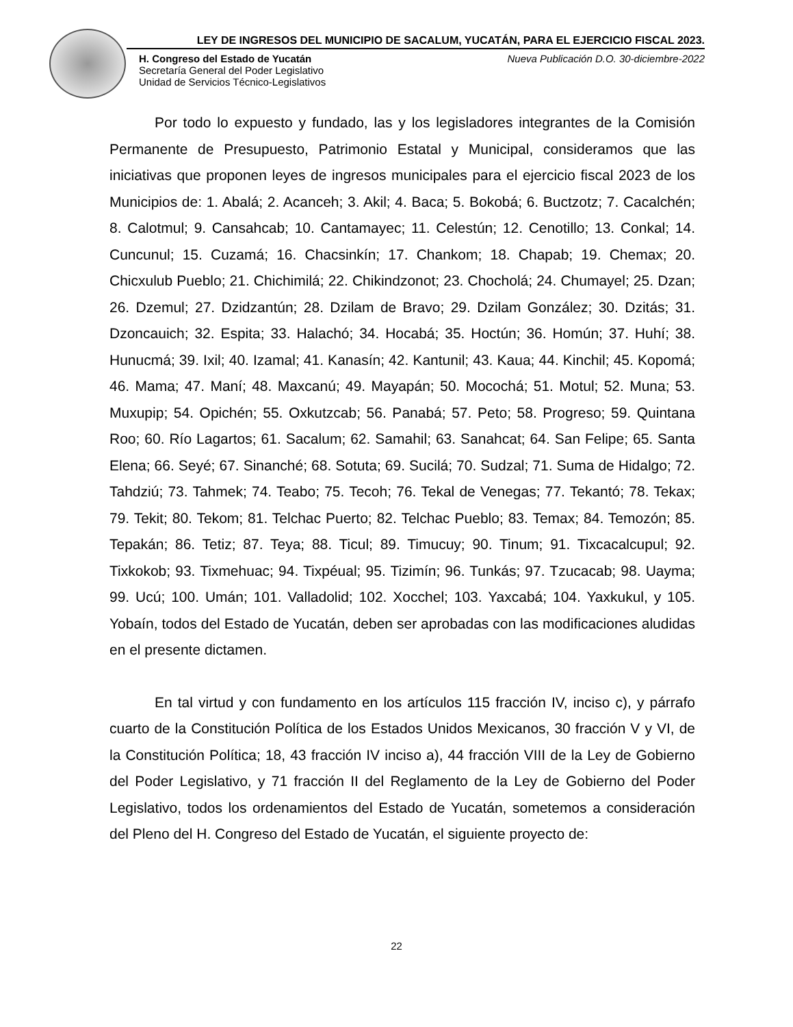LEY DE INGRESOS DEL MUNICIPIO DE SACALUM, YUCATÁN, PARA EL EJERCICIO FISCAL 2023.
H. Congreso del Estado de Yucatán
Secretaría General del Poder Legislativo
Unidad de Servicios Técnico-Legislativos
Nueva Publicación D.O. 30-diciembre-2022
Por todo lo expuesto y fundado, las y los legisladores integrantes de la Comisión Permanente de Presupuesto, Patrimonio Estatal y Municipal, consideramos que las iniciativas que proponen leyes de ingresos municipales para el ejercicio fiscal 2023 de los Municipios de: 1. Abalá; 2. Acanceh; 3. Akil; 4. Baca; 5. Bokobá; 6. Buctzotz; 7. Cacalchén; 8. Calotmul; 9. Cansahcab; 10. Cantamayec; 11. Celestún; 12. Cenotillo; 13. Conkal; 14. Cuncunul; 15. Cuzamá; 16. Chacsinkín; 17. Chankom; 18. Chapab; 19. Chemax; 20. Chicxulub Pueblo; 21. Chichimilá; 22. Chikindzonot; 23. Chocholá; 24. Chumayel; 25. Dzan; 26. Dzemul; 27. Dzidzantún; 28. Dzilam de Bravo; 29. Dzilam González; 30. Dzitás; 31. Dzoncauich; 32. Espita; 33. Halachó; 34. Hocabá; 35. Hoctún; 36. Homún; 37. Huhí; 38. Hunucmá; 39. Ixil; 40. Izamal; 41. Kanasín; 42. Kantunil; 43. Kaua; 44. Kinchil; 45. Kopomá; 46. Mama; 47. Maní; 48. Maxcanú; 49. Mayapán; 50. Mocochá; 51. Motul; 52. Muna; 53. Muxupip; 54. Opichén; 55. Oxkutzcab; 56. Panabá; 57. Peto; 58. Progreso; 59. Quintana Roo; 60. Río Lagartos; 61. Sacalum; 62. Samahil; 63. Sanahcat; 64. San Felipe; 65. Santa Elena; 66. Seyé; 67. Sinanché; 68. Sotuta; 69. Sucilá; 70. Sudzal; 71. Suma de Hidalgo; 72. Tahdziú; 73. Tahmek; 74. Teabo; 75. Tecoh; 76. Tekal de Venegas; 77. Tekantó; 78. Tekax; 79. Tekit; 80. Tekom; 81. Telchac Puerto; 82. Telchac Pueblo; 83. Temax; 84. Temozón; 85. Tepakán; 86. Tetiz; 87. Teya; 88. Ticul; 89. Timucuy; 90. Tinum; 91. Tixcacalcupul; 92. Tixkokob; 93. Tixmehuac; 94. Tixpéual; 95. Tizimín; 96. Tunkás; 97. Tzucacab; 98. Uayma; 99. Ucú; 100. Umán; 101. Valladolid; 102. Xocchel; 103. Yaxcabá; 104. Yaxkukul, y 105. Yobaín, todos del Estado de Yucatán, deben ser aprobadas con las modificaciones aludidas en el presente dictamen.
En tal virtud y con fundamento en los artículos 115 fracción IV, inciso c), y párrafo cuarto de la Constitución Política de los Estados Unidos Mexicanos, 30 fracción V y VI, de la Constitución Política; 18, 43 fracción IV inciso a), 44 fracción VIII de la Ley de Gobierno del Poder Legislativo, y 71 fracción II del Reglamento de la Ley de Gobierno del Poder Legislativo, todos los ordenamientos del Estado de Yucatán, sometemos a consideración del Pleno del H. Congreso del Estado de Yucatán, el siguiente proyecto de:
22